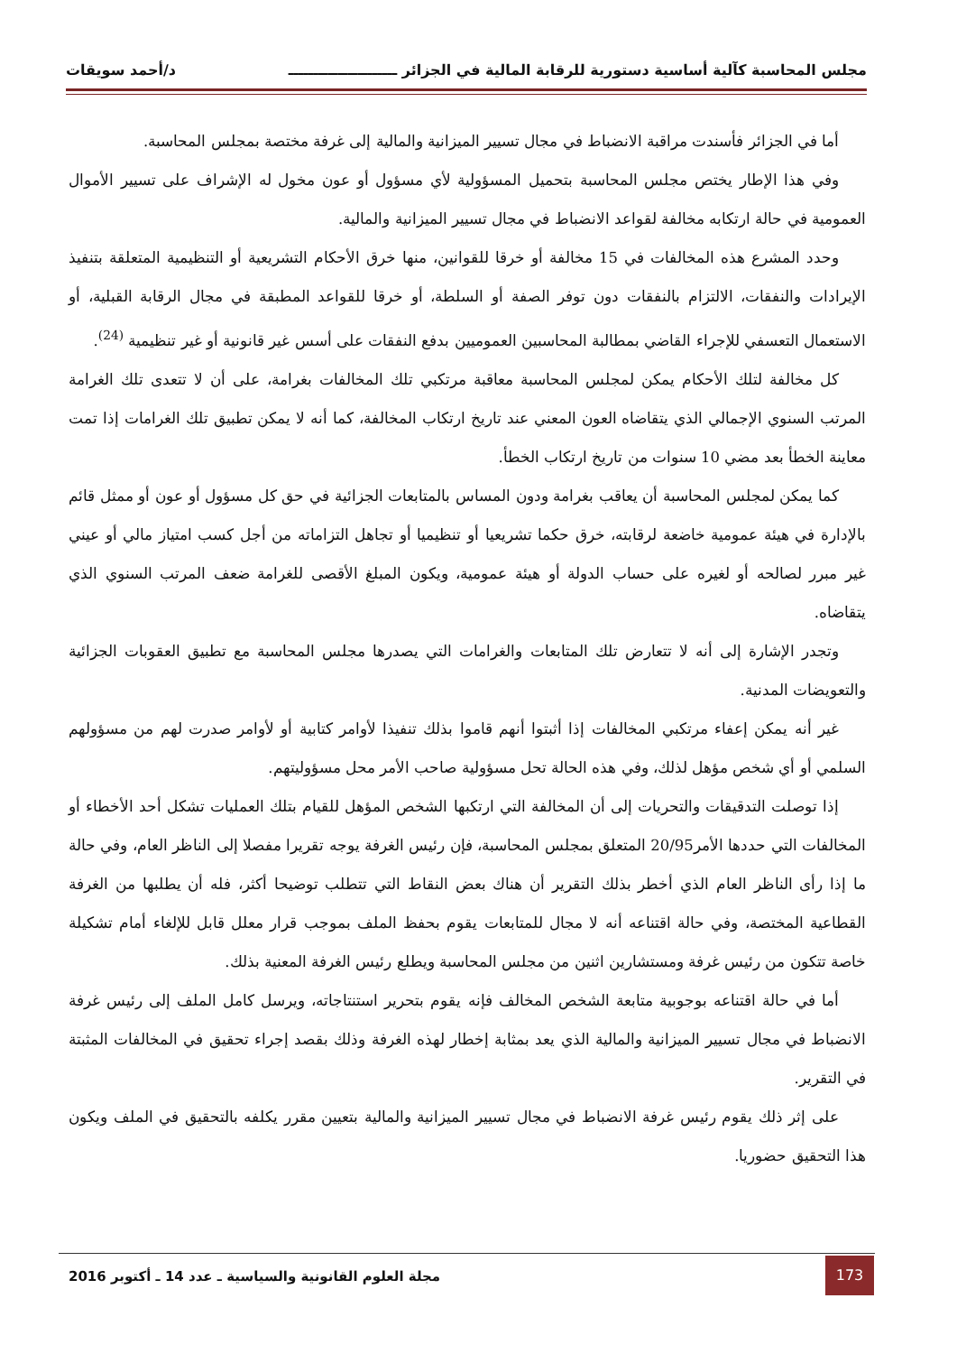مجلس المحاسبة كآلية أساسية دستورية للرقابة المالية في الجزائر ــــــــــــــــــــــ د/أحمد سويقات
أما في الجزائر فأسندت مراقبة الانضباط في مجال تسيير الميزانية والمالية إلى غرفة مختصة بمجلس المحاسبة.
وفي هذا الإطار يختص مجلس المحاسبة بتحميل المسؤولية لأي مسؤول أو عون مخول له الإشراف على تسيير الأموال العمومية في حالة ارتكابه مخالفة لقواعد الانضباط في مجال تسيير الميزانية والمالية.
وحدد المشرع هذه المخالفات في 15 مخالفة أو خرقا للقوانين، منها خرق الأحكام التشريعية أو التنظيمية المتعلقة بتنفيذ الإيرادات والنفقات، الالتزام بالنفقات دون توفر الصفة أو السلطة، أو خرقا للقواعد المطبقة في مجال الرقابة القبلية، أو الاستعمال التعسفي للإجراء القاضي بمطالبة المحاسبين العموميين بدفع النفقات على أسس غير قانونية أو غير تنظيمية <sup>(24)</sup>.
كل مخالفة لتلك الأحكام يمكن لمجلس المحاسبة معاقبة مرتكبي تلك المخالفات بغرامة، على أن لا تتعدى تلك الغرامة المرتب السنوي الإجمالي الذي يتقاضاه العون المعني عند تاريخ ارتكاب المخالفة، كما أنه لا يمكن تطبيق تلك الغرامات إذا تمت معاينة الخطأ بعد مضي 10 سنوات من تاريخ ارتكاب الخطأ.
كما يمكن لمجلس المحاسبة أن يعاقب بغرامة ودون المساس بالمتابعات الجزائية في حق كل مسؤول أو عون أو ممثل قائم بالإدارة في هيئة عمومية خاضعة لرقابته، خرق حكما تشريعيا أو تنظيميا أو تجاهل التزاماته من أجل كسب امتياز مالي أو عيني غير مبرر لصالحه أو لغيره على حساب الدولة أو هيئة عمومية، ويكون المبلغ الأقصى للغرامة ضعف المرتب السنوي الذي يتقاضاه.
وتجدر الإشارة إلى أنه لا تتعارض تلك المتابعات والغرامات التي يصدرها مجلس المحاسبة مع تطبيق العقوبات الجزائية والتعويضات المدنية.
غير أنه يمكن إعفاء مرتكبي المخالفات إذا أثبتوا أنهم قاموا بذلك تنفيذا لأوامر كتابية أو لأوامر صدرت لهم من مسؤولهم السلمي أو أي شخص مؤهل لذلك، وفي هذه الحالة تحل مسؤولية صاحب الأمر محل مسؤوليتهم.
إذا توصلت التدقيقات والتحريات إلى أن المخالفة التي ارتكبها الشخص المؤهل للقيام بتلك العمليات تشكل أحد الأخطاء أو المخالفات التي حددها الأمر20/95 المتعلق بمجلس المحاسبة، فإن رئيس الغرفة يوجه تقريرا مفصلا إلى الناظر العام، وفي حالة ما إذا رأى الناظر العام الذي أخطر بذلك التقرير أن هناك بعض النقاط التي تتطلب توضيحا أكثر، فله أن يطلبها من الغرفة القطاعية المختصة، وفي حالة اقتناعه أنه لا مجال للمتابعات يقوم بحفظ الملف بموجب قرار معلل قابل للإلغاء أمام تشكيلة خاصة تتكون من رئيس غرفة ومستشارين اثنين من مجلس المحاسبة ويطلع رئيس الغرفة المعنية بذلك.
أما في حالة اقتناعه بوجوبية متابعة الشخص المخالف فإنه يقوم بتحرير استنتاجاته، ويرسل كامل الملف إلى رئيس غرفة الانضباط في مجال تسيير الميزانية والمالية الذي يعد بمثابة إخطار لهذه الغرفة وذلك بقصد إجراء تحقيق في المخالفات المثبتة في التقرير.
على إثر ذلك يقوم رئيس غرفة الانضباط في مجال تسيير الميزانية والمالية بتعيين مقرر يكلفه بالتحقيق في الملف ويكون هذا التحقيق حضوريا.
173
مجلة العلوم القانونية والسياسية ـ عدد 14 ـ أكتوبر 2016